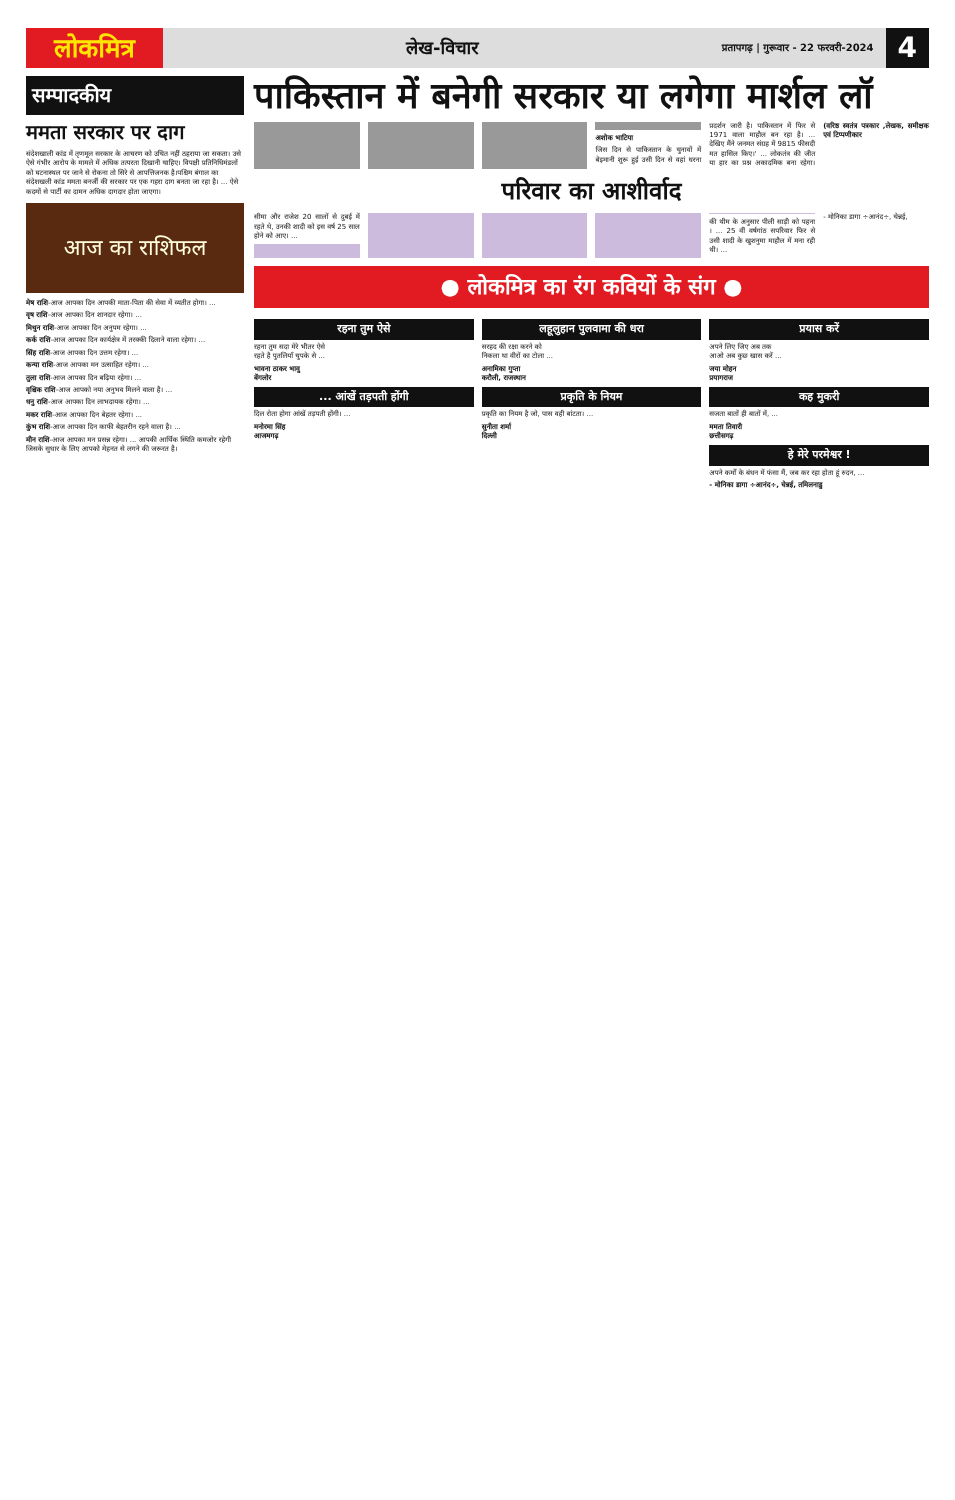लोकमित्र
लेख-विचार
प्रतापगढ़ | गुरूवार - 22 फरवरी-2024
4
सम्पादकीय
ममता सरकार पर दाग
संदेशखाली कांड में तृणमूल सरकार के आचरण को उचित नहीं ठहराया जा सकता। उसे ऐसे गंभीर आरोप के मामले में अधिक तत्परता दिखानी चाहिए। विपक्षी प्रतिनिधिमंडलों को घटनास्थल पर जाने से रोकना तो सिरे से आपत्तिजनक है।पश्चिम बंगाल का संदेशखली कांड ममता बनर्जी की सरकार पर एक गहरा दाग बनता जा रहा है। ... ऐसे कदमों से पार्टी का दामन अधिक दागदार होता जाएगा।
आज का राशिफल
मेष राशि-आज आपका दिन आपकी माता-पिता की सेवा में व्यतीत होगा। ...
वृष राशि-आज आपका दिन शानदार रहेगा। ...
मिथुन राशि-आज आपका दिन अनुपम रहेगा। ...
कर्क राशि-आज आपका दिन कार्यक्षेत्र में तरक्की दिलाने वाला रहेगा। ...
सिंह राशि-आज आपका दिन उत्तम रहेगा। ...
कन्या राशि-आज आपका मन उत्साहित रहेगा। ...
तुला राशि-आज आपका दिन बढ़िया रहेगा। ...
वृश्चिक राशि-आज आपको नया अनुभव मिलने वाला है। ...
धनु राशि-आज आपका दिन लाभदायक रहेगा। ...
मकर राशि-आज आपका दिन बेहतर रहेगा। ...
कुंभ राशि-आज आपका दिन काफी बेहतरीन रहने वाला है। ...
मीन राशि-आज आपका मन प्रसन्न रहेगा। ... आपकी आर्थिक स्थिति कमजोर रहेगी जिसके सुधार के लिए आपको मेहनत से लगने की जरूरत है।
पाकिस्तान में बनेगी सरकार या लगेगा मार्शल लॉ
अशोक भाटिया
जिस दिन से पाकिस्तान के चुनावों में बेइमानी शुरू हुई उसी दिन से वहां धरना प्रदर्शन जारी है। पाकिस्तान में फिर से 1971 वाला माहौल बन रहा है। ... देखिए मैंने जनमत संग्रह में 9815 फीसदी मत हासिल किए।' ... लोकतंत्र की जीत या हार का प्रश्न अकादमिक बना रहेगा।(वरिष्ठ स्वतंत्र पत्रकार ,लेखक, समीक्षक एवं टिप्पणीकार
परिवार का आशीर्वाद
सीमा और राजेश 20 सालों से दुबई में रहते थे, उनकी शादी को इस वर्ष 25 साल होने को आए। ...
की थीम के अनुसार पीली साड़ी को पहना । ... 25 वीं वर्षगांठ सपरिवार फिर से उसी शादी के खुशनुमा माहौल में मना रही थी। ...
- मोनिका डागा ÷आनंद÷, चेन्नई,
● लोकमित्र का रंग कवियों के संग ●
रहना तुम ऐसे
रहना तुम सदा मेरे भीतर ऐसे
रहते है पुतलियाँ चुपके से ...
भावना ठाकर भावु
बेंगलोर
... आंखें तड़पती होंगी
दिल रोता होगा आंखें तड़पती होंगी। ...
मनोरमा सिंह
आजमगढ़
लहूलुहान पुलवामा की धरा
सरहद की रक्षा करने को
निकला था वीरों का टोला ...
अनामिका गुप्ता
करौली, राजस्थान
प्रकृति के नियम
प्रकृति का नियम है जो, पास वही बांटता। ...
सुनीता शर्मा
दिल्ली
प्रयास करें
अपने लिए जिए अब तक
आओ अब कुछ खास करें ...
जया मोहन
प्रयागराज
कह मुकरी
सजता बातों ही बातों में, ...
ममता तिवारी
छत्तीसगढ़
हे मेरे परमेश्वर !
अपने कर्मों के बंधन में फंसा मैं, जब कर रहा होता हूं रुदन, ...
- मोनिका डागा ÷आनंद÷, चेन्नई, तमिलनाडु